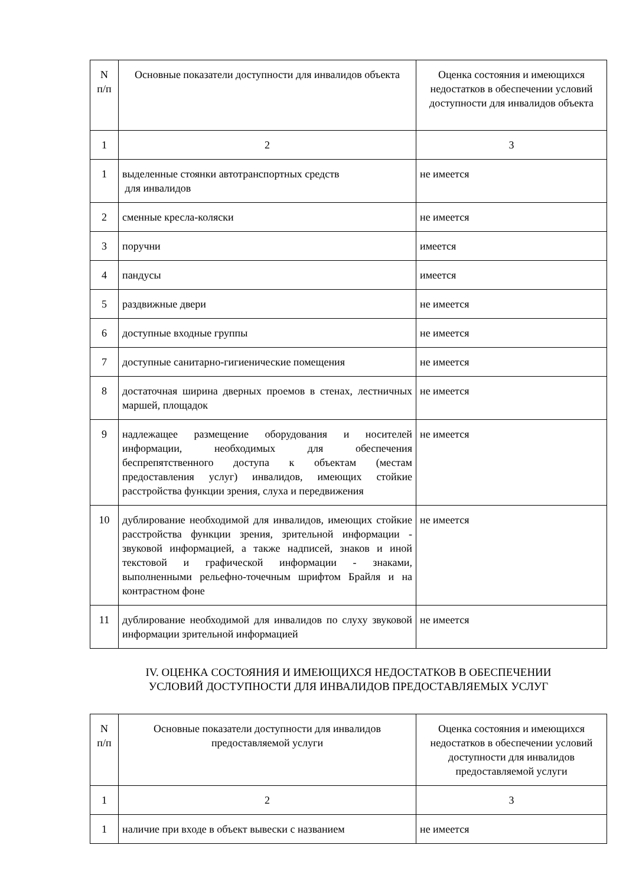| N п/п | Основные показатели доступности для инвалидов объекта | Оценка состояния и имеющихся недостатков в обеспечении условий доступности для инвалидов объекта |
| --- | --- | --- |
| 1 | 2 | 3 |
| 1 | выделенные стоянки автотранспортных средств для инвалидов | не имеется |
| 2 | сменные кресла-коляски | не имеется |
| 3 | поручни | имеется |
| 4 | пандусы | имеется |
| 5 | раздвижные двери | не имеется |
| 6 | доступные входные группы | не имеется |
| 7 | доступные санитарно-гигиенические помещения | не имеется |
| 8 | достаточная ширина дверных проемов в стенах, лестничных маршей, площадок | не имеется |
| 9 | надлежащее размещение оборудования и носителей информации, необходимых для обеспечения беспрепятственного доступа к объектам (местам предоставления услуг) инвалидов, имеющих стойкие расстройства функции зрения, слуха и передвижения | не имеется |
| 10 | дублирование необходимой для инвалидов, имеющих стойкие расстройства функции зрения, зрительной информации - звуковой информацией, а также надписей, знаков и иной текстовой и графической информации - знаками, выполненными рельефно-точечным шрифтом Брайля и на контрастном фоне | не имеется |
| 11 | дублирование необходимой для инвалидов по слуху звуковой информации зрительной информацией | не имеется |
IV. ОЦЕНКА СОСТОЯНИЯ И ИМЕЮЩИХСЯ НЕДОСТАТКОВ В ОБЕСПЕЧЕНИИ
УСЛОВИЙ ДОСТУПНОСТИ ДЛЯ ИНВАЛИДОВ ПРЕДОСТАВЛЯЕМЫХ УСЛУГ
| N п/п | Основные показатели доступности для инвалидов предоставляемой услуги | Оценка состояния и имеющихся недостатков в обеспечении условий доступности для инвалидов предоставляемой услуги |
| --- | --- | --- |
| 1 | 2 | 3 |
| 1 | наличие при входе в объект вывески с названием | не имеется |